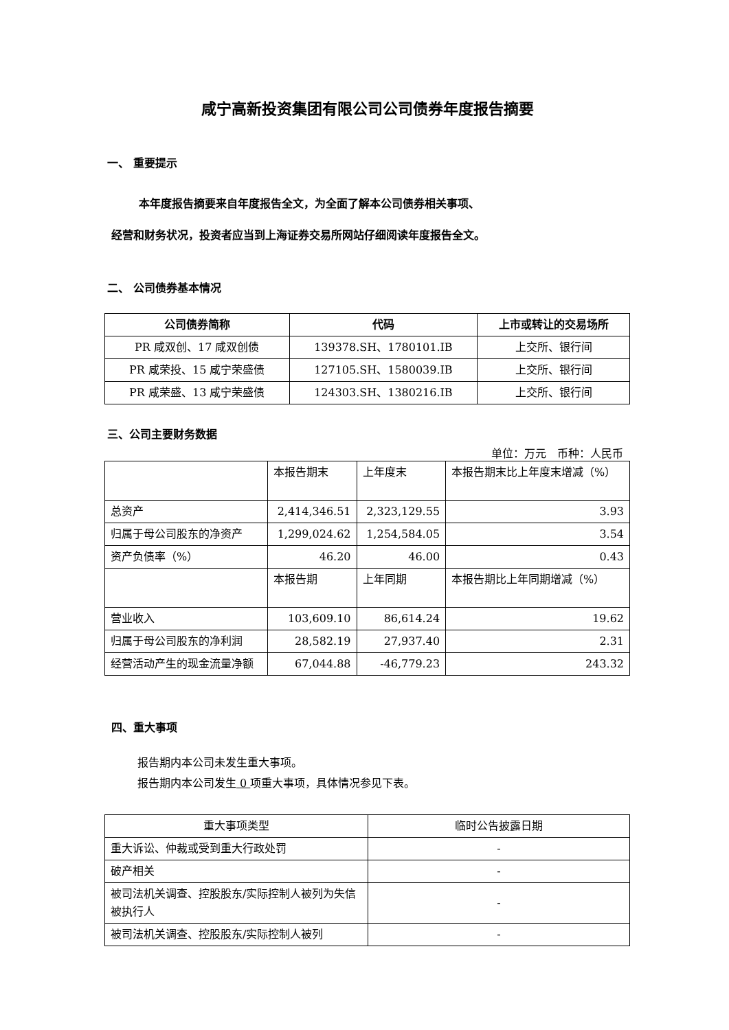咸宁高新投资集团有限公司公司债券年度报告摘要
一、 重要提示
本年度报告摘要来自年度报告全文，为全面了解本公司债券相关事项、
经营和财务状况，投资者应当到上海证券交易所网站仔细阅读年度报告全文。
二、 公司债券基本情况
| 公司债券简称 | 代码 | 上市或转让的交易场所 |
| --- | --- | --- |
| PR 咸双创、17 咸双创债 | 139378.SH、1780101.IB | 上交所、银行间 |
| PR 咸荣投、15 咸宁荣盛债 | 127105.SH、1580039.IB | 上交所、银行间 |
| PR 咸荣盛、13 咸宁荣盛债 | 124303.SH、1380216.IB | 上交所、银行间 |
三、公司主要财务数据
单位：万元　币种：人民币
| | 本报告期末 | 上年度末 | 本报告期末比上年度末增减（%） |
| 总资产 | 2,414,346.51 | 2,323,129.55 | 3.93 |
| 归属于母公司股东的净资产 | 1,299,024.62 | 1,254,584.05 | 3.54 |
| 资产负债率（%） | 46.20 | 46.00 | 0.43 |
| | 本报告期 | 上年同期 | 本报告期比上年同期增减（%） |
| 营业收入 | 103,609.10 | 86,614.24 | 19.62 |
| 归属于母公司股东的净利润 | 28,582.19 | 27,937.40 | 2.31 |
| 经营活动产生的现金流量净额 | 67,044.88 | -46,779.23 | 243.32 |
四、重大事项
报告期内本公司未发生重大事项。
报告期内本公司发生 0 项重大事项，具体情况参见下表。
| 重大事项类型 | 临时公告披露日期 |
| 重大诉讼、仲裁或受到重大行政处罚 | - |
| 破产相关 | - |
| 被司法机关调查、控股股东/实际控制人被列为失信被执行人 | - |
| 被司法机关调查、控股股东/实际控制人被列 | - |